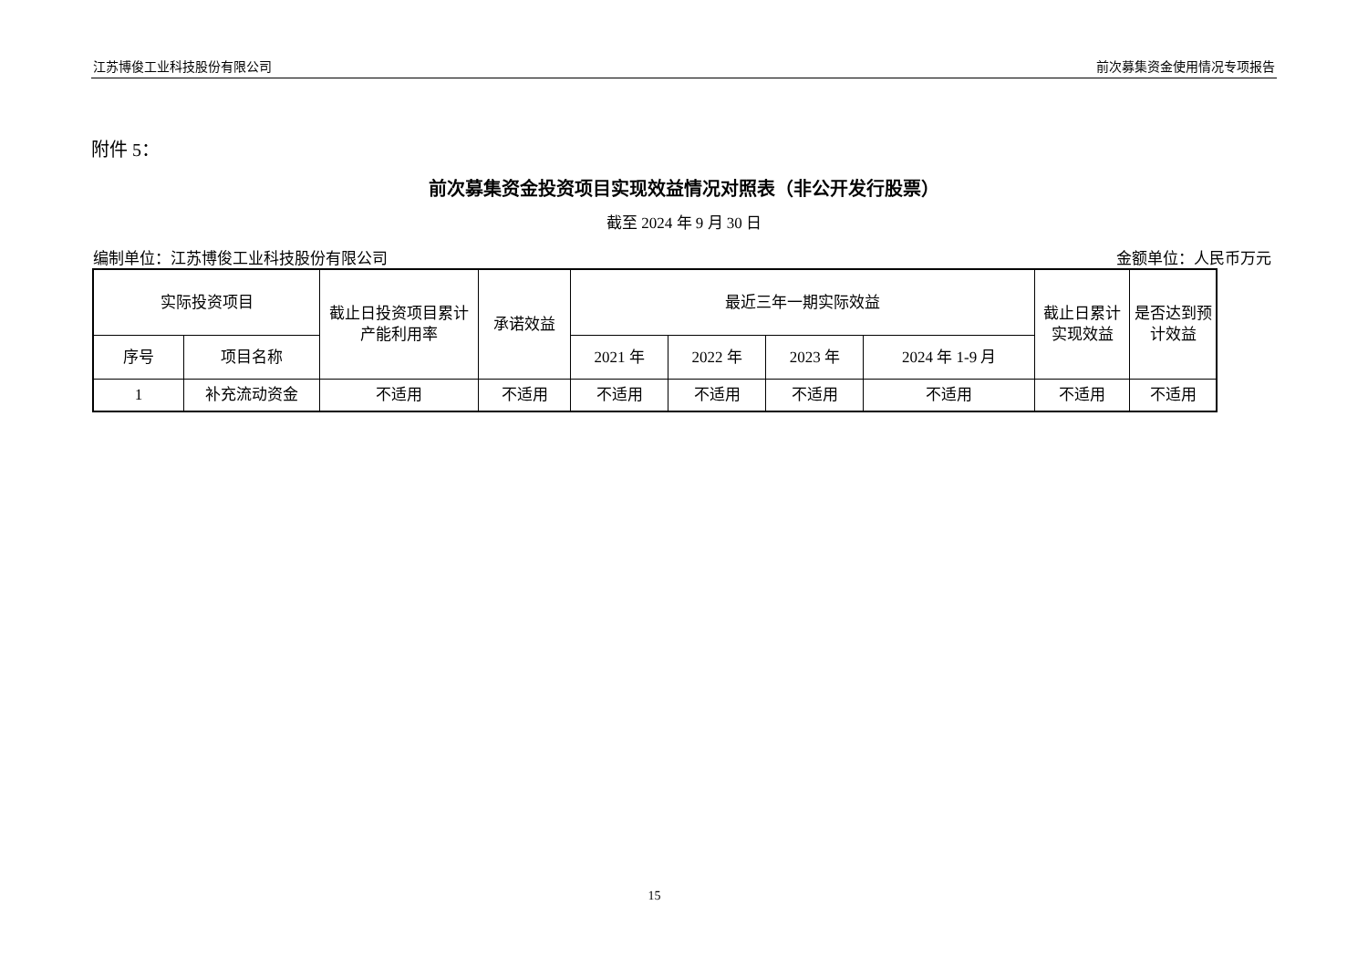江苏博俊工业科技股份有限公司 前次募集资金使用情况专项报告
附件 5：
前次募集资金投资项目实现效益情况对照表（非公开发行股票）
截至 2024 年 9 月 30 日
编制单位：江苏博俊工业科技股份有限公司 金额单位：人民币万元
| 实际投资项目 | | 截止日投资项目累计产能利用率 | 承诺效益 | 最近三年一期实际效益 | | | | 截止日累计实现效益 | 是否达到预计效益 |
| --- | --- | --- | --- | --- | --- | --- | --- | --- | --- |
| 序号 | 项目名称 | | | 2021 年 | 2022 年 | 2023 年 | 2024 年 1-9 月 | | |
| 1 | 补充流动资金 | 不适用 | 不适用 | 不适用 | 不适用 | 不适用 | 不适用 | 不适用 | 不适用 |
15